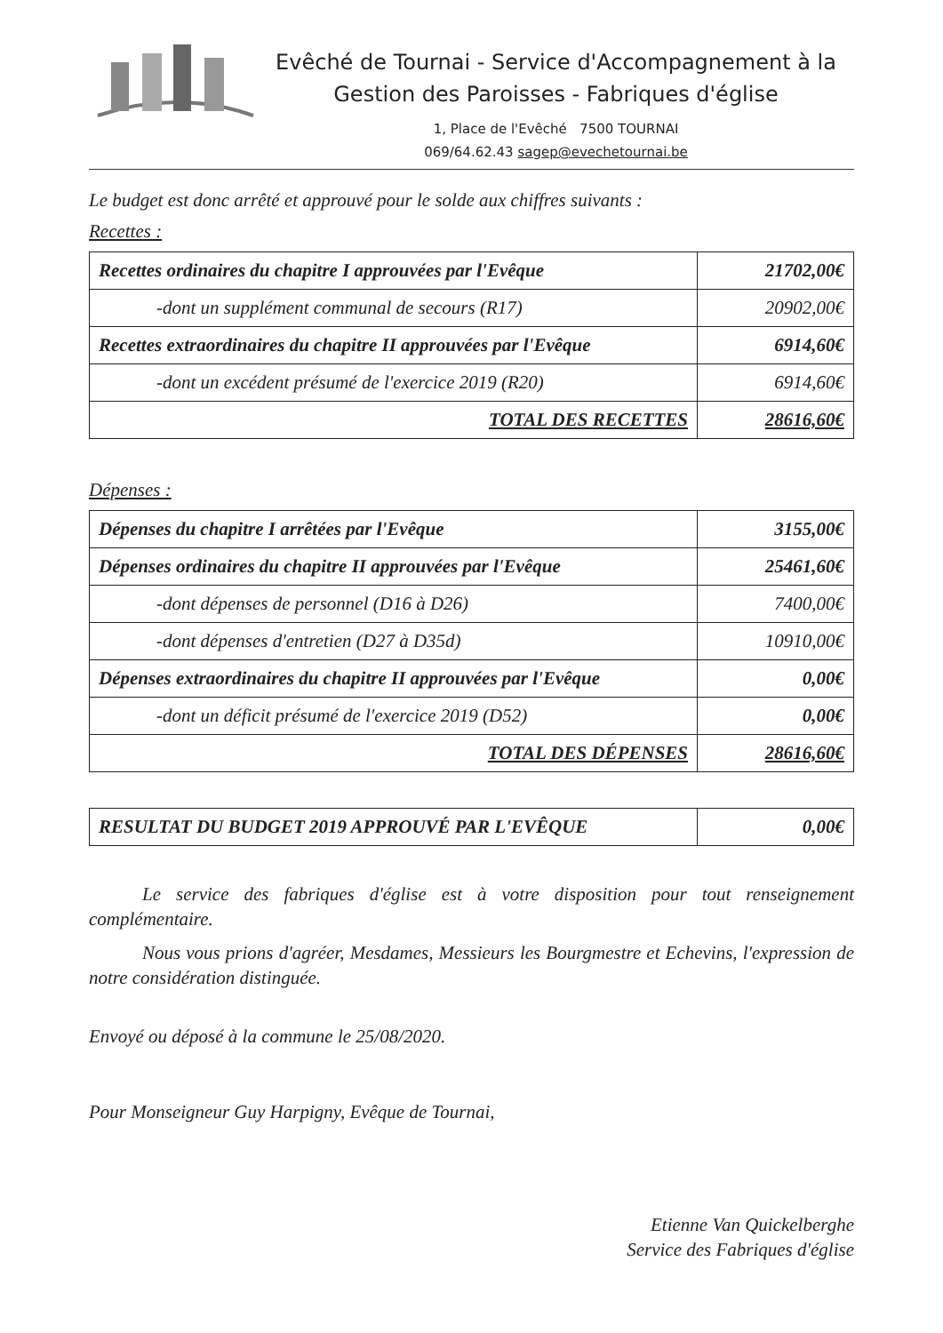Evêché de Tournai - Service d'Accompagnement à la
Gestion des Paroisses - Fabriques d'église
1, Place de l'Evêché 7500 TOURNAI
069/64.62.43 sagep@evechetournai.be
Le budget est donc arrêté et approuvé pour le solde aux chiffres suivants :
Recettes :
| Recettes ordinaires du chapitre I approuvées par l'Evêque | 21702,00€ |
| -dont un supplément communal de secours (R17) | 20902,00€ |
| Recettes extraordinaires du chapitre II approuvées par l'Evêque | 6914,60€ |
| -dont un excédent présumé de l'exercice 2019 (R20) | 6914,60€ |
| TOTAL DES RECETTES | 28616,60€ |
Dépenses :
| Dépenses du chapitre I arrêtées par l'Evêque | 3155,00€ |
| Dépenses ordinaires du chapitre II approuvées par l'Evêque | 25461,60€ |
| -dont dépenses de personnel (D16 à D26) | 7400,00€ |
| -dont dépenses d'entretien (D27 à D35d) | 10910,00€ |
| Dépenses extraordinaires du chapitre II approuvées par l'Evêque | 0,00€ |
| -dont un déficit présumé de l'exercice 2019 (D52) | 0,00€ |
| TOTAL DES DÉPENSES | 28616,60€ |
| RESULTAT DU BUDGET 2019 APPROUVÉ PAR L'EVÊQUE | 0,00€ |
Le service des fabriques d'église est à votre disposition pour tout renseignement complémentaire.
Nous vous prions d'agréer, Mesdames, Messieurs les Bourgmestre et Echevins, l'expression de notre considération distinguée.
Envoyé ou déposé à la commune le 25/08/2020.
Pour Monseigneur Guy Harpigny, Evêque de Tournai,
Etienne Van Quickelberghe
Service des Fabriques d'église